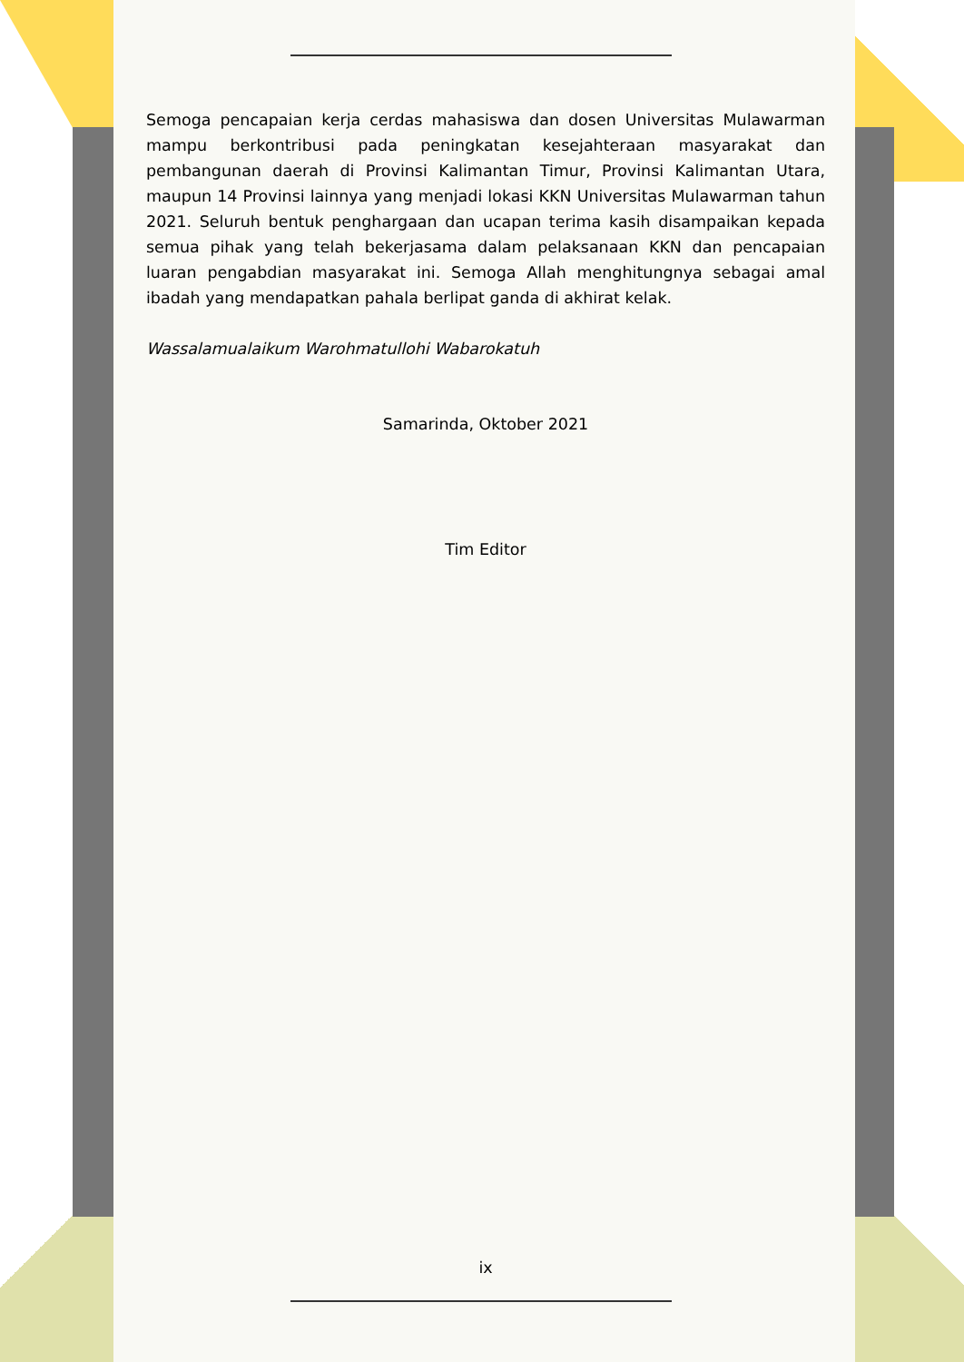Semoga pencapaian kerja cerdas mahasiswa dan dosen Universitas Mulawarman mampu berkontribusi pada peningkatan kesejahteraan masyarakat dan pembangunan daerah di Provinsi Kalimantan Timur, Provinsi Kalimantan Utara, maupun 14 Provinsi lainnya yang menjadi lokasi KKN Universitas Mulawarman tahun 2021. Seluruh bentuk penghargaan dan ucapan terima kasih disampaikan kepada semua pihak yang telah bekerjasama dalam pelaksanaan KKN dan pencapaian luaran pengabdian masyarakat ini. Semoga Allah menghitungnya sebagai amal ibadah yang mendapatkan pahala berlipat ganda di akhirat kelak.
Wassalamualaikum Warohmatullohi Wabarokatuh
Samarinda, Oktober 2021
Tim Editor
ix